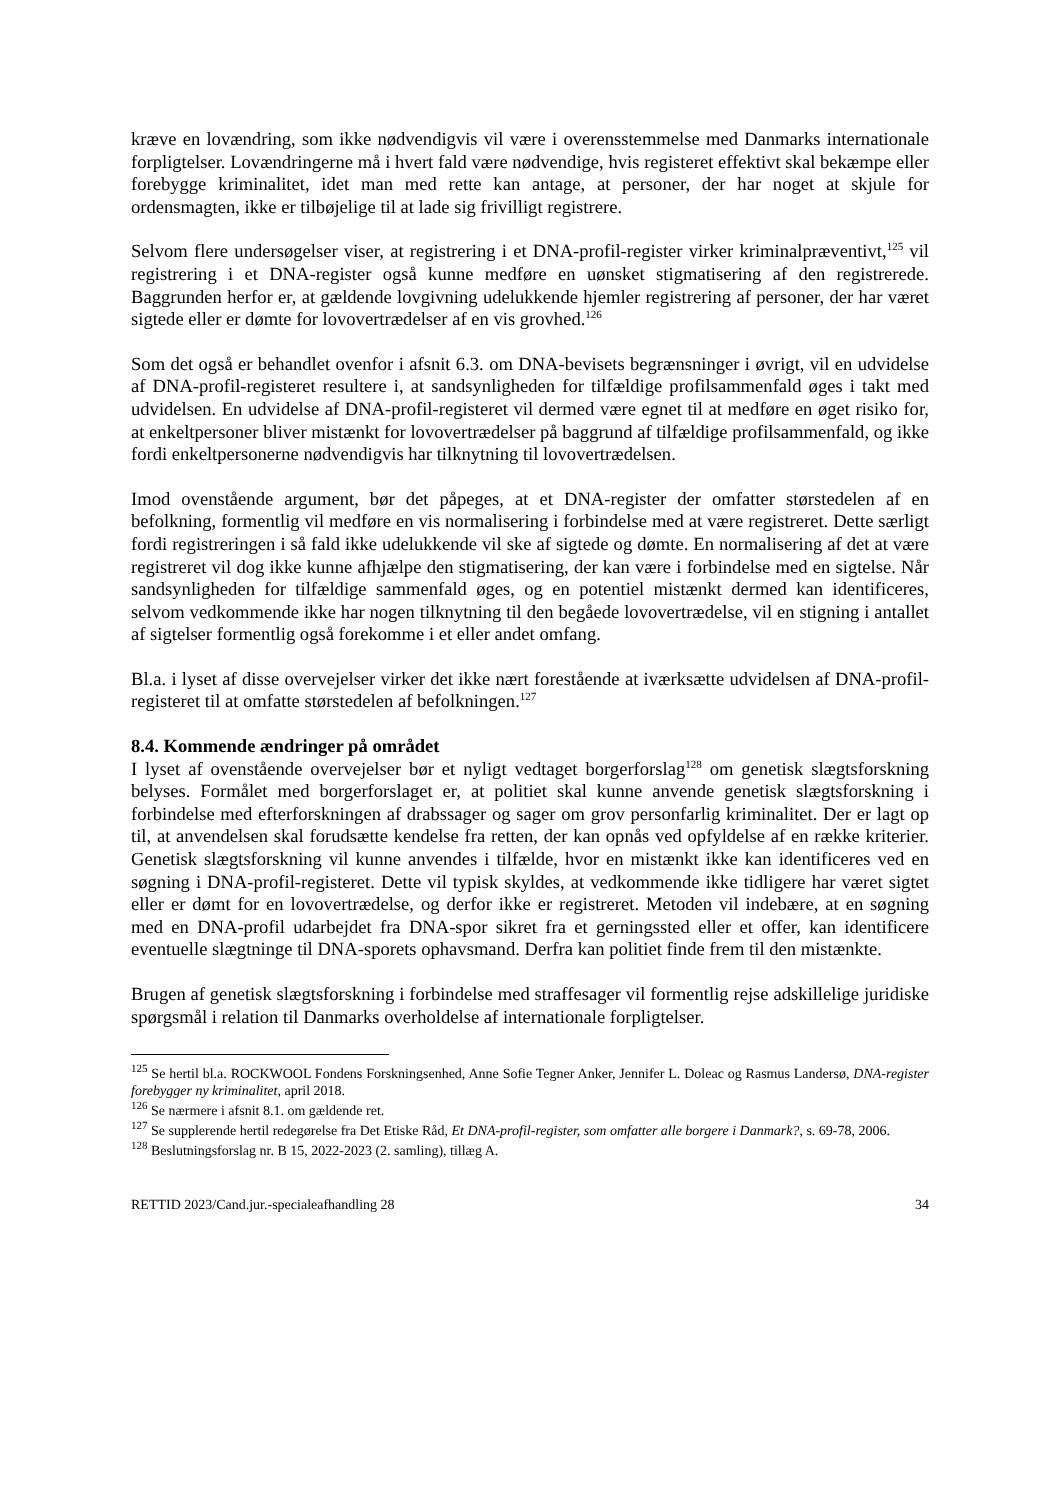kræve en lovændring, som ikke nødvendigvis vil være i overensstemmelse med Danmarks internationale forpligtelser. Lovændringerne må i hvert fald være nødvendige, hvis registeret effektivt skal bekæmpe eller forebygge kriminalitet, idet man med rette kan antage, at personer, der har noget at skjule for ordensmagten, ikke er tilbøjelige til at lade sig frivilligt registrere.
Selvom flere undersøgelser viser, at registrering i et DNA-profil-register virker kriminalpræventivt,<sup>125</sup> vil registrering i et DNA-register også kunne medføre en uønsket stigmatisering af den registrerede. Baggrunden herfor er, at gældende lovgivning udelukkende hjemler registrering af personer, der har været sigtede eller er dømte for lovovertrædelser af en vis grovhed.<sup>126</sup>
Som det også er behandlet ovenfor i afsnit 6.3. om DNA-bevisets begrænsninger i øvrigt, vil en udvidelse af DNA-profil-registeret resultere i, at sandsynligheden for tilfældige profilsammenfald øges i takt med udvidelsen. En udvidelse af DNA-profil-registeret vil dermed være egnet til at medføre en øget risiko for, at enkeltpersoner bliver mistænkt for lovovertrædelser på baggrund af tilfældige profilsammenfald, og ikke fordi enkeltpersonerne nødvendigvis har tilknytning til lovovertrædelsen.
Imod ovenstående argument, bør det påpeges, at et DNA-register der omfatter størstedelen af en befolkning, formentlig vil medføre en vis normalisering i forbindelse med at være registreret. Dette særligt fordi registreringen i så fald ikke udelukkende vil ske af sigtede og dømte. En normalisering af det at være registreret vil dog ikke kunne afhjælpe den stigmatisering, der kan være i forbindelse med en sigtelse. Når sandsynligheden for tilfældige sammenfald øges, og en potentiel mistænkt dermed kan identificeres, selvom vedkommende ikke har nogen tilknytning til den begåede lovovertrædelse, vil en stigning i antallet af sigtelser formentlig også forekomme i et eller andet omfang.
Bl.a. i lyset af disse overvejelser virker det ikke nært forestående at iværksætte udvidelsen af DNA-profil-registeret til at omfatte størstedelen af befolkningen.<sup>127</sup>
8.4. Kommende ændringer på området
I lyset af ovenstående overvejelser bør et nyligt vedtaget borgerforslag<sup>128</sup> om genetisk slægtsforskning belyses. Formålet med borgerforslaget er, at politiet skal kunne anvende genetisk slægtsforskning i forbindelse med efterforskningen af drabssager og sager om grov personfarlig kriminalitet. Der er lagt op til, at anvendelsen skal forudsætte kendelse fra retten, der kan opnås ved opfyldelse af en række kriterier. Genetisk slægtsforskning vil kunne anvendes i tilfælde, hvor en mistænkt ikke kan identificeres ved en søgning i DNA-profil-registeret. Dette vil typisk skyldes, at vedkommende ikke tidligere har været sigtet eller er dømt for en lovovertrædelse, og derfor ikke er registreret. Metoden vil indebære, at en søgning med en DNA-profil udarbejdet fra DNA-spor sikret fra et gerningssted eller et offer, kan identificere eventuelle slægtninge til DNA-sporets ophavsmand. Derfra kan politiet finde frem til den mistænkte.
Brugen af genetisk slægtsforskning i forbindelse med straffesager vil formentlig rejse adskillelige juridiske spørgsmål i relation til Danmarks overholdelse af internationale forpligtelser.
<sup>125</sup> Se hertil bl.a. ROCKWOOL Fondens Forskningsenhed, Anne Sofie Tegner Anker, Jennifer L. Doleac og Rasmus Landersø, DNA-register forebygger ny kriminalitet, april 2018.
<sup>126</sup> Se nærmere i afsnit 8.1. om gældende ret.
<sup>127</sup> Se supplerende hertil redegørelse fra Det Etiske Råd, Et DNA-profil-register, som omfatter alle borgere i Danmark?, s. 69-78, 2006.
<sup>128</sup> Beslutningsforslag nr. B 15, 2022-2023 (2. samling), tillæg A.
RETTID 2023/Cand.jur.-specialeafhandling 28 34